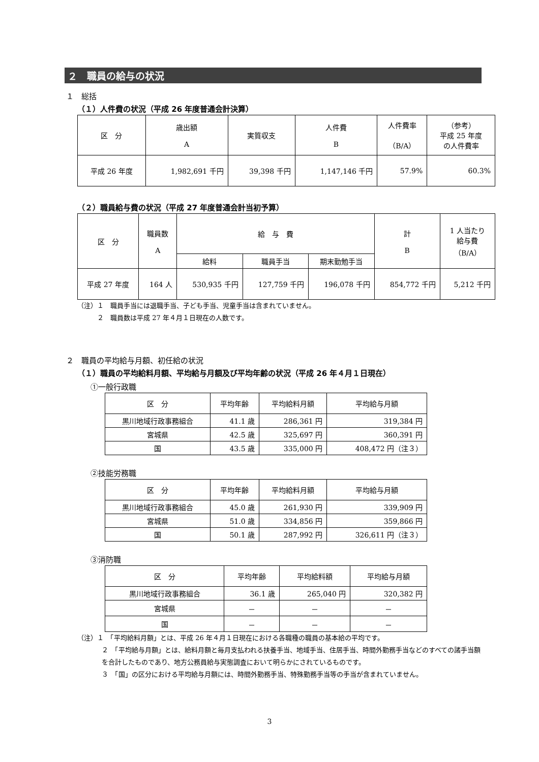２　職員の給与の状況
１　総括
（１）人件費の状況（平成 26 年度普通会計決算）
| 区 分 | 歳出額 A | 実質収支 | 人件費 B | 人件費率 （B/A） | （参考） 平成 25 年度 の人件費率 |
| --- | --- | --- | --- | --- | --- |
| 平成 26 年度 | 1,982,691 千円 | 39,398 千円 | 1,147,146 千円 | 57.9% | 60.3% |
（２）職員給与費の状況（平成 27 年度普通会計当初予算）
| 区 分 | 職員数 A | 給 与 費 | | | 計 B | 1 人当たり 給与費 （B/A） |
| --- | --- | --- | --- | --- | --- | --- |
| | | 給料 | 職員手当 | 期末勤勉手当 | | |
| 平成 27 年度 | 164 人 | 530,935 千円 | 127,759 千円 | 196,078 千円 | 854,772 千円 | 5,212 千円 |
（注）１　職員手当には退職手当、子ども手当、児童手当は含まれていません。
　　　２　職員数は平成 27 年４月１日現在の人数です。
２　職員の平均給与月額、初任給の状況
（１）職員の平均給料月額、平均給与月額及び平均年齢の状況（平成 26 年４月１日現在）
①一般行政職
| 区 分 | 平均年齢 | 平均給料月額 | 平均給与月額 |
| --- | --- | --- | --- |
| 黒川地域行政事務組合 | 41.1 歳 | 286,361 円 | 319,384 円 |
| 宮城県 | 42.5 歳 | 325,697 円 | 360,391 円 |
| 国 | 43.5 歳 | 335,000 円 | 408,472 円（注３） |
②技能労務職
| 区 分 | 平均年齢 | 平均給料月額 | 平均給与月額 |
| --- | --- | --- | --- |
| 黒川地域行政事務組合 | 45.0 歳 | 261,930 円 | 339,909 円 |
| 宮城県 | 51.0 歳 | 334,856 円 | 359,866 円 |
| 国 | 50.1 歳 | 287,992 円 | 326,611 円（注３） |
③消防職
| 区 分 | 平均年齢 | 平均給料額 | 平均給与月額 |
| --- | --- | --- | --- |
| 黒川地域行政事務組合 | 36.1 歳 | 265,040 円 | 320,382 円 |
| 宮城県 | － | － | － |
| 国 | － | － | － |
（注）１　「平均給料月額」とは、平成 26 年４月１日現在における各職種の職員の基本給の平均です。
２　「平均給与月額」とは、給料月額と毎月支払われる扶養手当、地域手当、住居手当、時間外勤務手当などのすべての諸手当額を合計したものであり、地方公務員給与実態調査において明らかにされているものです。
３　「国」の区分における平均給与月額には、時間外勤務手当、特殊勤務手当等の手当が含まれていません。
3